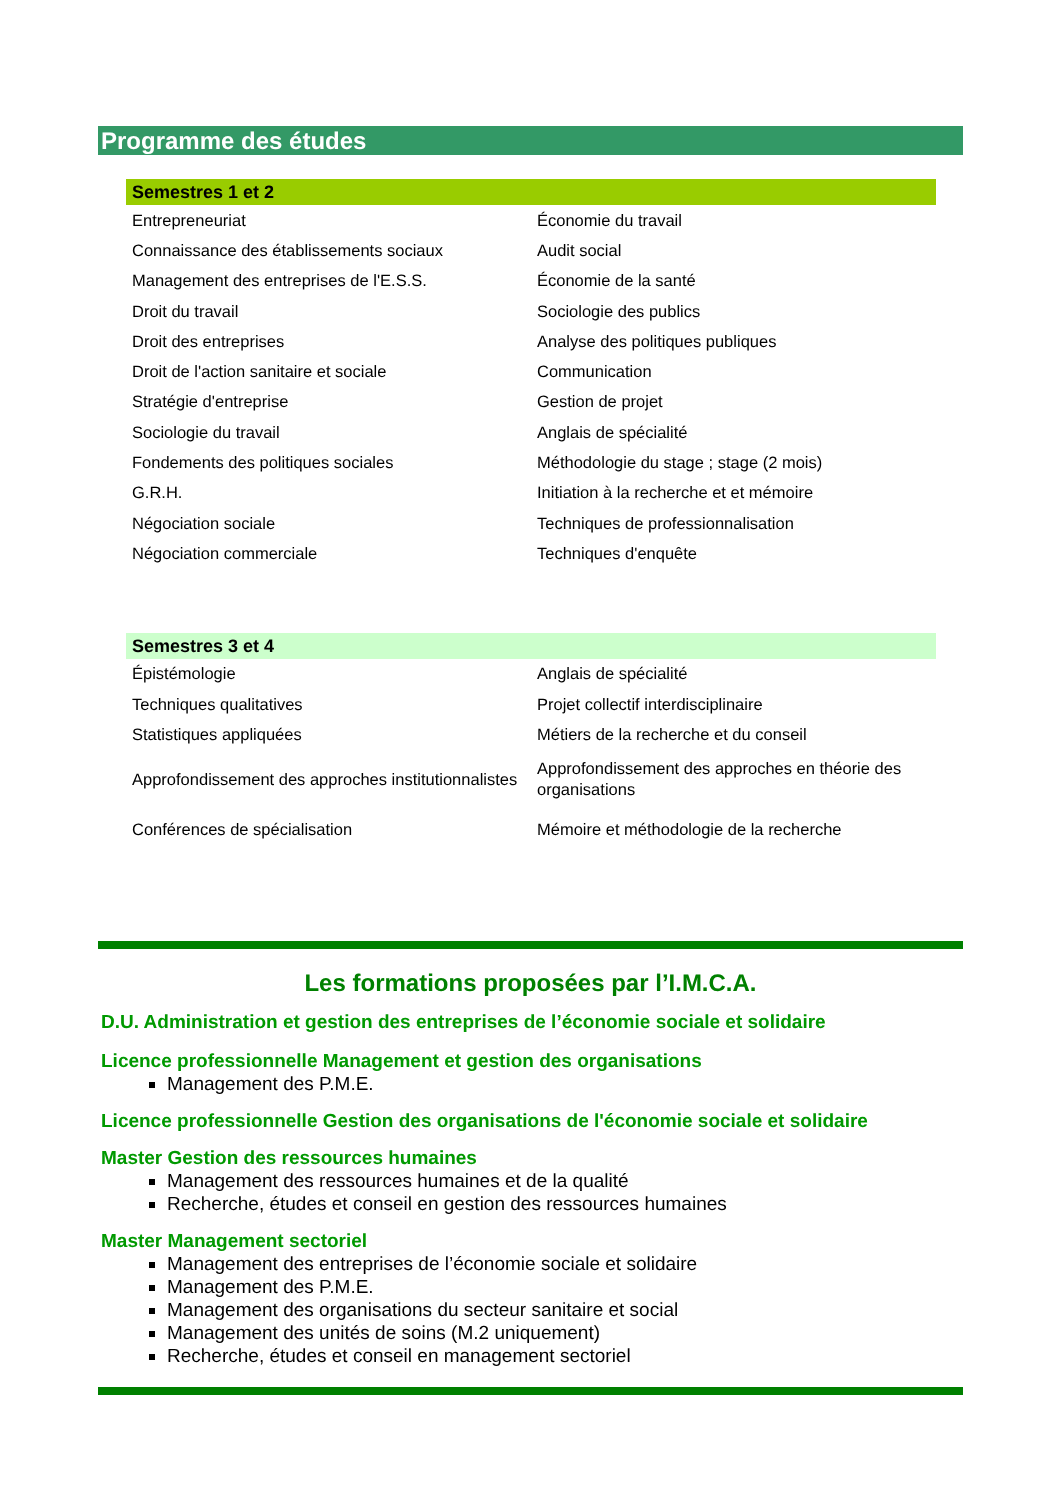Programme des études
Semestres 1 et 2
| Entrepreneuriat | Économie du travail |
| Connaissance des établissements sociaux | Audit social |
| Management des entreprises de l'E.S.S. | Économie de la santé |
| Droit du travail | Sociologie des publics |
| Droit des entreprises | Analyse des politiques publiques |
| Droit de l'action sanitaire et sociale | Communication |
| Stratégie d'entreprise | Gestion de projet |
| Sociologie du travail | Anglais de spécialité |
| Fondements des politiques sociales | Méthodologie du stage ; stage (2 mois) |
| G.R.H. | Initiation à la recherche et et mémoire |
| Négociation sociale | Techniques de professionnalisation |
| Négociation commerciale | Techniques d'enquête |
Semestres 3 et 4
| Épistémologie | Anglais de spécialité |
| Techniques qualitatives | Projet collectif interdisciplinaire |
| Statistiques appliquées | Métiers de la recherche et du conseil |
| Approfondissement des approches institutionnalistes | Approfondissement des approches en théorie des organisations |
| Conférences de spécialisation | Mémoire et méthodologie de la recherche |
Les formations proposées par l’I.M.C.A.
D.U. Administration et gestion des entreprises de l’économie sociale et solidaire
Licence professionnelle Management et gestion des organisations
Management des P.M.E.
Licence professionnelle Gestion des organisations de l'économie sociale et solidaire
Master Gestion des ressources humaines
Management des ressources humaines et de la qualité
Recherche, études et conseil en gestion des ressources humaines
Master Management sectoriel
Management des entreprises de l’économie sociale et solidaire
Management des P.M.E.
Management des organisations du secteur sanitaire et social
Management des unités de soins (M.2 uniquement)
Recherche, études et conseil en management sectoriel